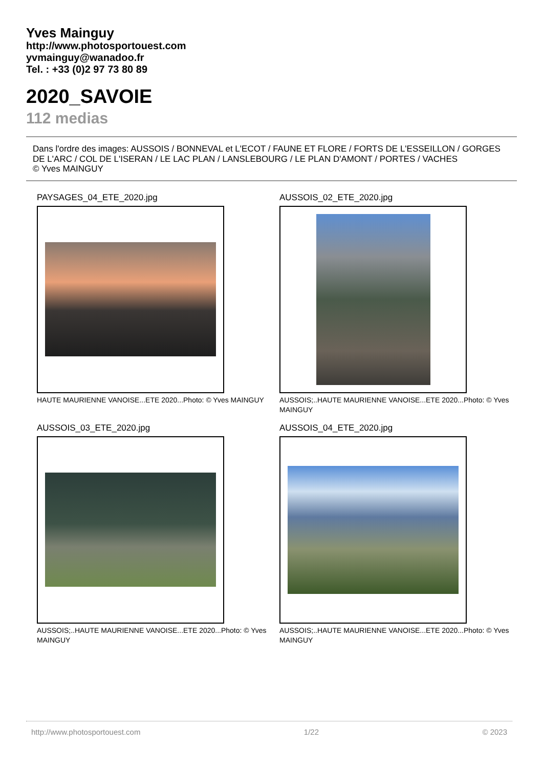Yves Mainguy
http://www.photosportouest.com
yvmainguy@wanadoo.fr
Tel. : +33 (0)2 97 73 80 89
2020_SAVOIE
112 medias
Dans l'ordre des images: AUSSOIS / BONNEVAL et L'ECOT / FAUNE ET FLORE / FORTS DE L'ESSEILLON / GORGES DE L'ARC / COL DE L'ISERAN / LE LAC PLAN / LANSLEBOURG / LE PLAN D'AMONT / PORTES / VACHES
© Yves MAINGUY
PAYSAGES_04_ETE_2020.jpg
HAUTE MAURIENNE VANOISE...ETE 2020...Photo: © Yves MAINGUY
AUSSOIS_02_ETE_2020.jpg
AUSSOIS;..HAUTE MAURIENNE VANOISE...ETE 2020...Photo: © Yves MAINGUY
AUSSOIS_03_ETE_2020.jpg
AUSSOIS;..HAUTE MAURIENNE VANOISE...ETE 2020...Photo: © Yves MAINGUY
AUSSOIS_04_ETE_2020.jpg
AUSSOIS;..HAUTE MAURIENNE VANOISE...ETE 2020...Photo: © Yves MAINGUY
http://www.photosportouest.com 1/22 © 2023